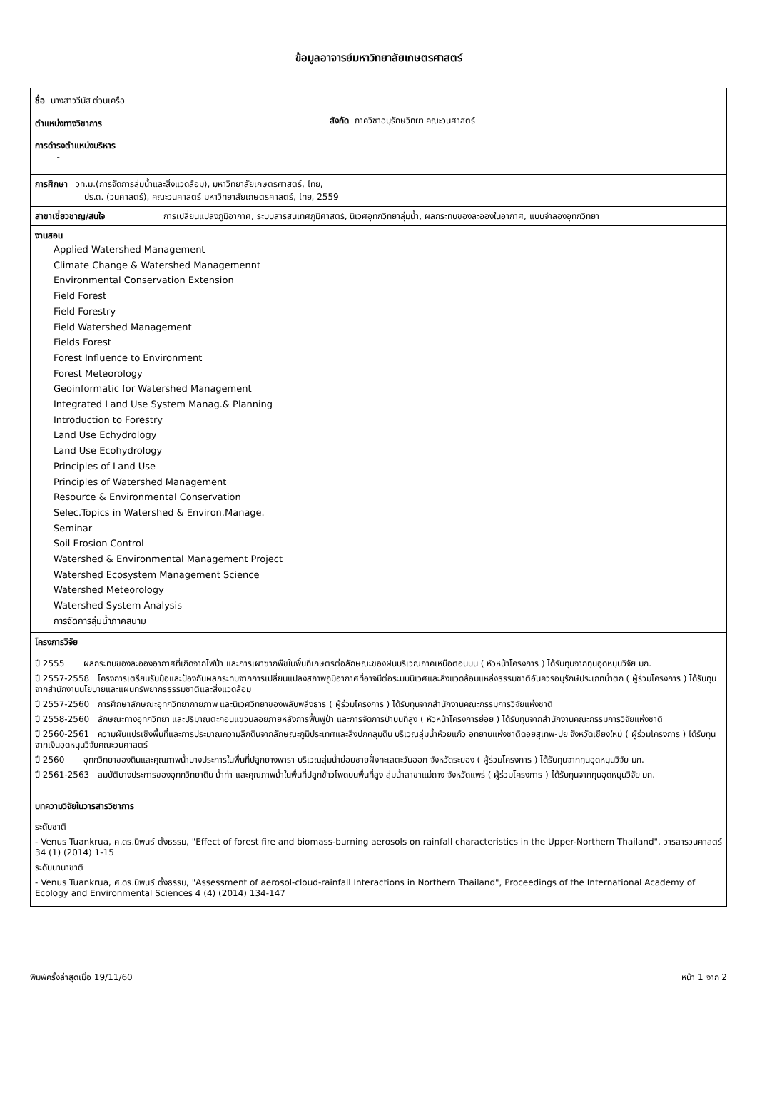ข้อมูลอาจารย์มหาวิทยาลัยเกษตรศาสตร์
ชื่อ นางสาววีนัส ต่วนเครือ
ตำแหน่งทางวิชาการ
สังกัด ภาควิชาอนุรักษวิทยา คณะวนศาสตร์
การดำรงตำแหน่งบริหาร
-
การศึกษา วท.ม.(การจัดการลุ่มน้ำและสิ่งแวดล้อม), มหาวิทยาลัยเกษตรศาสตร์, ไทย,
ปร.ด. (วนศาสตร์), คณะวนศาสตร์ มหาวิทยาลัยเกษตรศาสตร์, ไทย, 2559
สาขาเชี่ยวชาญ/สนใจ การเปลี่ยนแปลงภูมิอากาศ, ระบบสารสนเทศภูมิศาสตร์, นิเวศอุทกวิทยาลุ่มน้ำ, ผลกระทบของละอองในอากาศ, แบบจำลองอุทกวิทยา
งานสอน
Applied Watershed Management
Climate Change & Watershed Managemennt
Environmental Conservation Extension
Field Forest
Field Forestry
Field Watershed Management
Fields Forest
Forest Influence to Environment
Forest Meteorology
Geoinformatic for Watershed Management
Integrated Land Use System Manag.& Planning
Introduction to Forestry
Land Use Echydrology
Land Use Ecohydrology
Principles of Land Use
Principles of Watershed Management
Resource & Environmental Conservation
Selec.Topics in Watershed & Environ.Manage.
Seminar
Soil Erosion Control
Watershed & Environmental Management Project
Watershed Ecosystem Management Science
Watershed Meteorology
Watershed System Analysis
การจัดการลุ่มน้ำภาคสนาม
โครงการวิจัย
ปี 2555 ผลกระทบของละอองอากาศที่เกิดจากไฟป่า และการเผาซากพืชในพื้นที่เกษตรต่อลักษณะของฝนบริเวณภาคเหนือตอนบน ( หัวหน้าโครงการ ) ได้รับทุนจากทุนอุดหนุนวิจัย มก.
ปี 2557-2558 โครงการเตรียมรับมือและป้องกันผลกระทบจากการเปลี่ยนแปลงสภาพภูมิอากาศที่อาจมีต่อระบบนิเวศและสิ่งแวดล้อมแหล่งธรรมชาติอันควรอนุรักษ์ประเภทน้ำตก ( ผู้ร่วมโครงการ ) ได้รับทุนจากสำนักงานนโยบายและแผนทรัพยากรธรรมชาติและสิ่งแวดล้อม
ปี 2557-2560 การศึกษาลักษณะอุทกวิทยากายภาพ และนิเวศวิทยาของพลับพลึงธาร ( ผู้ร่วมโครงการ ) ได้รับทุนจากสำนักงานคณะกรรมการวิจัยแห่งชาติ
ปี 2558-2560 ลักษณะทางอุทกวิทยา และปริมาณตะกอนแขวนลอยภายหลังการฟื้นฟูป่า และการจัดการป่าบนที่สูง ( หัวหน้าโครงการย่อย ) ได้รับทุนจากสำนักงานคณะกรรมการวิจัยแห่งชาติ
ปี 2560-2561 ความผันแปรเชิงพื้นที่และการประมาณความลึกดินจากลักษณะภูมิประเทศและสิ่งปกคลุมดิน บริเวณลุ่มน้ำห้วยแก้ว อุทยานแห่งชาติดอยสุเทพ-ปุย จังหวัดเชียงใหม่ ( ผู้ร่วมโครงการ ) ได้รับทุนจากเงินอุดหนุนวิจัยคณะวนศาสตร์
ปี 2560 อุทกวิทยาของดินและคุณภาพน้ำบางประการในพื้นที่ปลูกยางพารา บริเวณลุ่มน้ำย่อยชายฝั่งทะเลตะวันออก จังหวัดระยอง ( ผู้ร่วมโครงการ ) ได้รับทุนจากทุนอุดหนุนวิจัย มก.
ปี 2561-2563 สมบัติบางประการของอุทกวิทยาดิน น้ำท่า และคุณภาพน้ำในพื้นที่ปลูกข้าวโพดบนพื้นที่สูง ลุ่มน้ำสาขาแม่ถาง จังหวัดแพร่ ( ผู้ร่วมโครงการ ) ได้รับทุนจากทุนอุดหนุนวิจัย มก.
บทความวิจัยในวารสารวิชาการ
ระดับชาติ
- Venus Tuankrua, ศ.ดร.นิพนธ์ ตั้งธรรม, "Effect of forest fire and biomass-burning aerosols on rainfall characteristics in the Upper-Northern Thailand", วารสารวนศาสตร์ 34 (1) (2014) 1-15
ระดับนานาชาติ
- Venus Tuankrua, ศ.ดร.นิพนธ์ ตั้งธรรม, "Assessment of aerosol-cloud-rainfall Interactions in Northern Thailand", Proceedings of the International Academy of Ecology and Environmental Sciences 4 (4) (2014) 134-147
พิมพ์ครั้งล่าสุดเมื่อ 19/11/60 หน้า 1 จาก 2